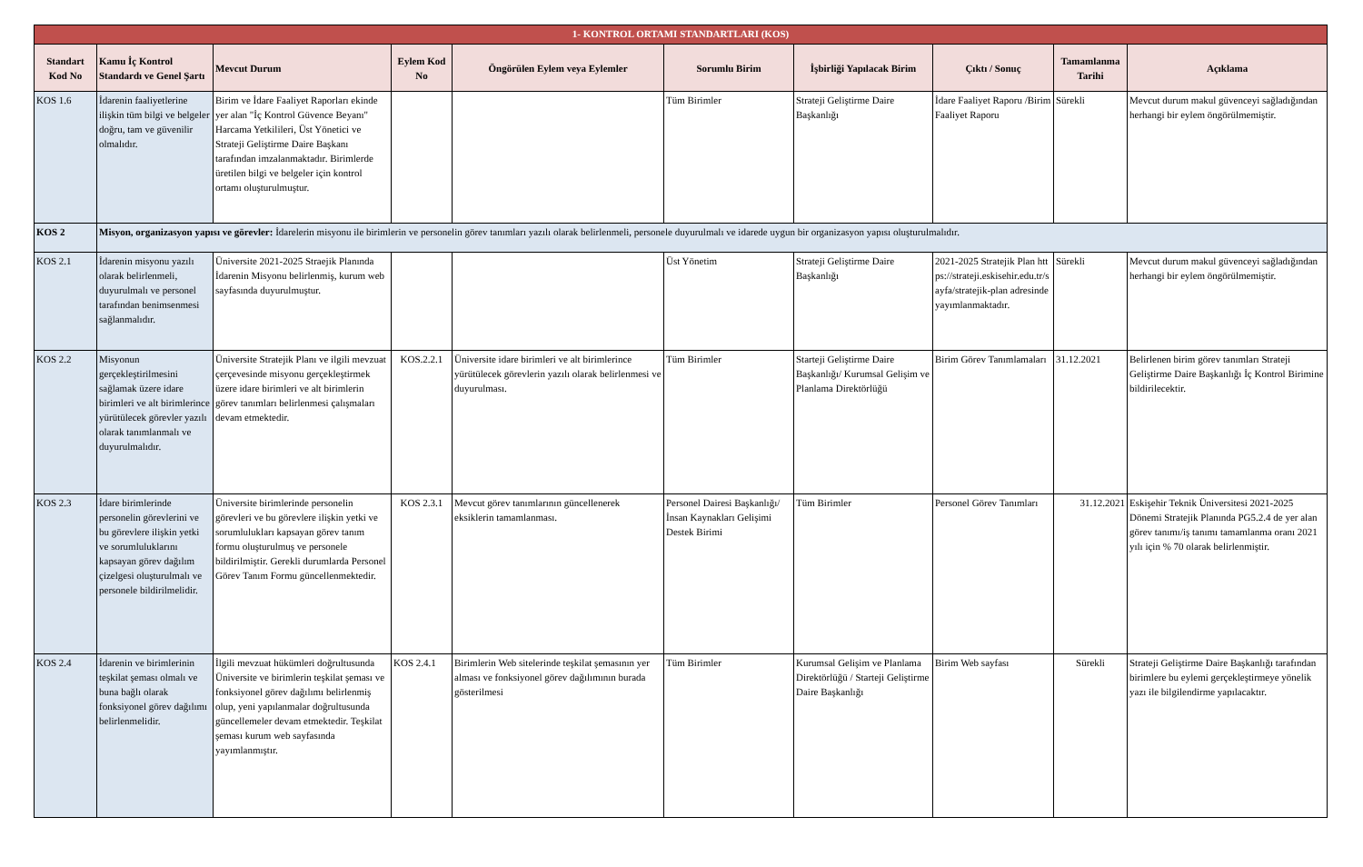| 1- KONTROL ORTAMI STANDARTLARI (KOS) | | | | | | | | | |
| Standart Kod No | Kamu İç Kontrol Standardı ve Genel Şartı | Mevcut Durum | Eylem Kod No | Öngörülen Eylem veya Eylemler | Sorumlu Birim | İşbirliği Yapılacak Birim | Çıktı / Sonuç | Tamamlanma Tarihi | Açıklama |
| KOS 1.6 | İdarenin faaliyetlerine ilişkin tüm bilgi ve belgeler doğru, tam ve güvenilir olmalıdır. | Birim ve İdare Faaliyet Raporları ekinde yer alan "İç Kontrol Güvence Beyanı" Harcama Yetkilileri, Üst Yönetici ve Strateji Geliştirme Daire Başkanı tarafından imzalanmaktadır. Birimlerde üretilen bilgi ve belgeler için kontrol ortamı oluşturulmuştur. | | | Tüm Birimler | Strateji Geliştirme Daire Başkanlığı | İdare Faaliyet Raporu /Birim Faaliyet Raporu | Sürekli | Mevcut durum makul güvenceyi sağladığından herhangi bir eylem öngörülmemiştir. |
| KOS 2 | Misyon, organizasyon yapısı ve görevler: İdarelerin misyonu ile birimlerin ve personelin görev tanımları yazılı olarak belirlenmeli, personele duyurulmalı ve idarede uygun bir organizasyon yapısı oluşturulmalıdır. | | | | | | | | |
| KOS 2.1 | İdarenin misyonu yazılı olarak belirlenmeli, duyurulmalı ve personel tarafından benimsenmesi sağlanmalıdır. | Üniversite 2021-2025 Straejik Planında İdarenin Misyonu belirlenmiş, kurum web sayfasında duyurulmuştur. | | | Üst Yönetim | Strateji Geliştirme Daire Başkanlığı | 2021-2025 Stratejik Plan https://strateji.eskisehir.edu.tr/sayfa/stratejik-plan adresinde yayımlanmaktadır. | Sürekli | Mevcut durum makul güvenceyi sağladığından herhangi bir eylem öngörülmemiştir. |
| KOS 2.2 | Misyonun gerçekleştirilmesini sağlamak üzere idare birimleri ve alt birimlerince yürütülecek görevler yazılı olarak tanımlanmalı ve duyurulmalıdır. | Üniversite Stratejik Planı ve ilgili mevzuat çerçevesinde misyonu gerçekleştirmek üzere idare birimleri ve alt birimlerin görev tanımları belirlenmesi çalışmaları devam etmektedir. | KOS.2.2.1 | Üniversite idare birimleri ve alt birimlerince yürütülecek görevlerin yazılı olarak belirlenmesi ve duyurulması. | Tüm Birimler | Starteji Geliştirme Daire Başkanlığı/ Kurumsal Gelişim ve Planlama Direktörlüğü | Birim Görev Tanımlamaları | 31.12.2021 | Belirlenen birim görev tanımları Strateji Geliştirme Daire Başkanlığı İç Kontrol Birimine bildirilecektir. |
| KOS 2.3 | İdare birimlerinde personelin görevlerini ve bu görevlere ilişkin yetki ve sorumluluklarını kapsayan görev dağılım çizelgesi oluşturulmalı ve personele bildirilmelidir. | Üniversite birimlerinde personelin görevleri ve bu görevlere ilişkin yetki ve sorumlulukları kapsayan görev tanım formu oluşturulmuş ve personele bildirilmiştir. Gerekli durumlarda Personel Görev Tanım Formu güncellenmektedir. | KOS 2.3.1 | Mevcut görev tanımlarının güncellenerek eksiklerin tamamlanması. | Personel Dairesi Başkanlığı/ İnsan Kaynakları Gelişimi Destek Birimi | Tüm Birimler | Personel Görev Tanımları | 31.12.2021 | Eskişehir Teknik Üniversitesi 2021-2025 Dönemi Stratejik Planında PG5.2.4 de yer alan görev tanımı/iş tanımı tamamlanma oranı 2021 yılı için % 70 olarak belirlenmiştir. |
| KOS 2.4 | İdarenin ve birimlerinin teşkilat şeması olmalı ve buna bağlı olarak fonksiyonel görev dağılımı belirlenmelidir. | İlgili mevzuat hükümleri doğrultusunda Üniversite ve birimlerin teşkilat şeması ve fonksiyonel görev dağılımı belirlenmiş olup, yeni yapılanmalar doğrultusunda güncellemeler devam etmektedir. Teşkilat şeması kurum web sayfasında yayımlanmıştır. | KOS 2.4.1 | Birimlerin Web sitelerinde teşkilat şemasının yer alması ve fonksiyonel görev dağılımının burada gösterilmesi | Tüm Birimler | Kurumsal Gelişim ve Planlama Direktörlüğü / Starteji Geliştirme Daire Başkanlığı | Birim Web sayfası | Sürekli | Strateji Geliştirme Daire Başkanlığı tarafından birimlere bu eylemi gerçekleştirmeye yönelik yazı ile bilgilendirme yapılacaktır. |